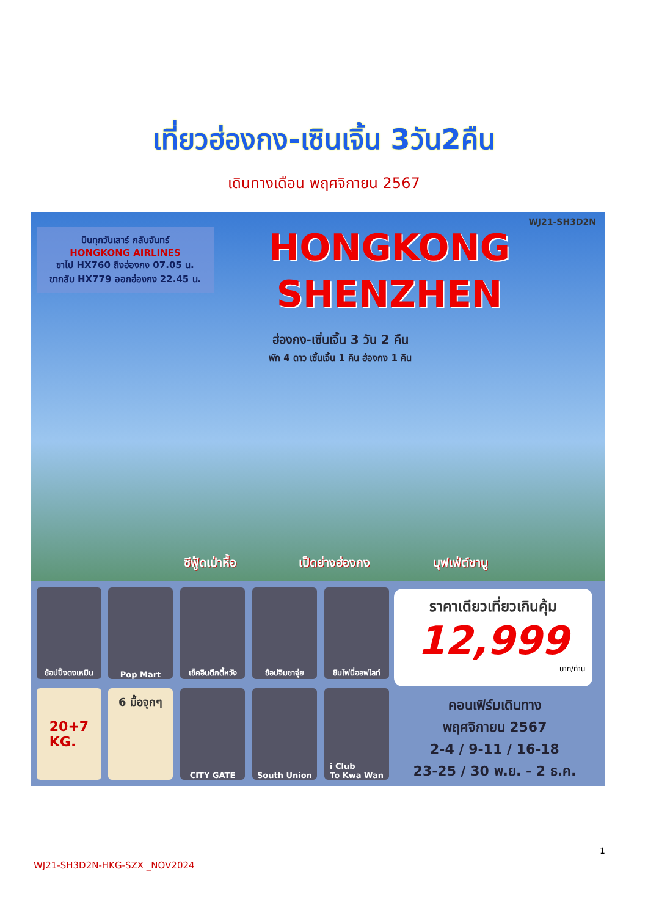เที่ยวฮ่องกง-เซินเจิ้น 3วัน2คืน
เดินทางเดือน พฤศจิกายน 2567
WJ21-SH3D2N
บินทุกวันเสาร์ กลับจันทร์
HONGKONG AIRLINES
ขาไป HX760 ถึงฮ่องกง 07.05 น.
ขากลับ HX779 ออกฮ่องกง 22.45 น.
HONGKONG
SHENZHEN
ฮ่องกง-เซิ่นเจิ้น 3 วัน 2 คืน
พัก 4 ดาว เซิ้นเจิ้น 1 คืน ฮ่องกง 1 คืน
ซีฟู้ดเป่าหื้อ เป็ดย่างฮ่องกง บุฟเฟ่ต์ชาบู
ช้อปปิ้งตงเหมิน
Pop Mart
เช็คอินตึกตี้หวัง
ช้อปจิมซาจุ่ย
ซิมโฟนี่ออฟไลท์
20+7
KG.
6 มื้อจุกๆ
CITY GATE South Union
i Club
To Kwa Wan
ราคาเดียวเที่ยวเกินคุ้ม
12,999
บาท/ท่าน
คอนเฟิร์มเดินทาง
พฤศจิกายน 2567
2-4 / 9-11 / 16-18
23-25 / 30 พ.ย. - 2 ธ.ค.
1
WJ21-SH3D2N-HKG-SZX _NOV2024